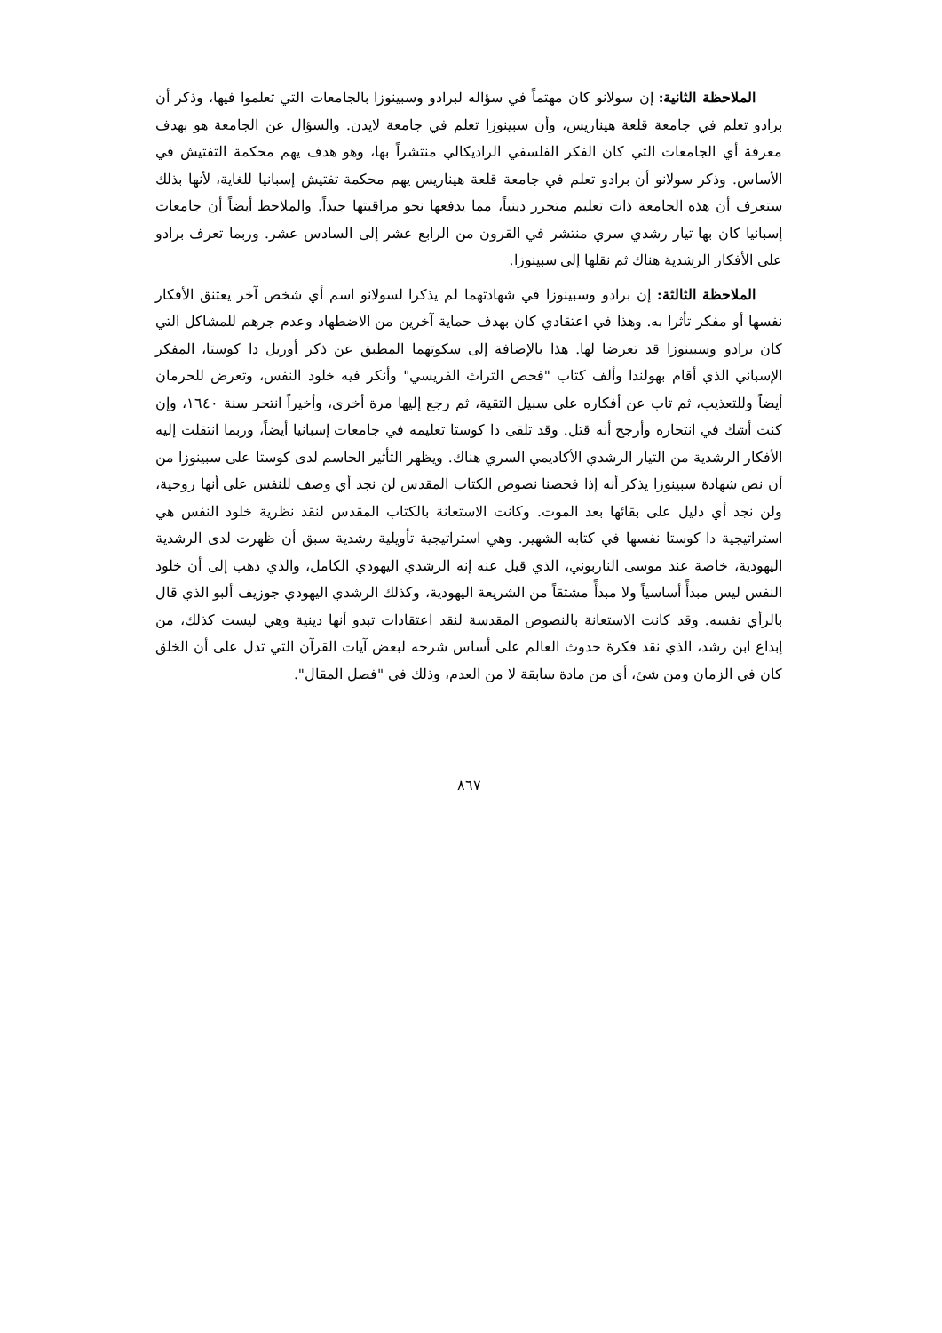الملاحظة الثانية: إن سولانو كان مهتماً في سؤاله لبرادو وسبينوزا بالجامعات التي تعلموا فيها، وذكر أن برادو تعلم في جامعة قلعة هيناريس، وأن سبينوزا تعلم في جامعة لايدن. والسؤال عن الجامعة هو بهدف معرفة أي الجامعات التي كان الفكر الفلسفي الراديكالي منتشراً بها، وهو هدف يهم محكمة التفتيش في الأساس. وذكر سولانو أن برادو تعلم في جامعة قلعة هيناريس يهم محكمة تفتيش إسبانيا للغاية، لأنها بذلك ستعرف أن هذه الجامعة ذات تعليم متحرر دينياً، مما يدفعها نحو مراقبتها جيداً. والملاحظ أيضاً أن جامعات إسبانيا كان بها تيار رشدي سري منتشر في القرون من الرابع عشر إلى السادس عشر. وربما تعرف برادو على الأفكار الرشدية هناك ثم نقلها إلى سبينوزا.
الملاحظة الثالثة: إن برادو وسبينوزا في شهادتهما لم يذكرا لسولانو اسم أي شخص آخر يعتنق الأفكار نفسها أو مفكر تأثرا به. وهذا في اعتقادي كان بهدف حماية آخرين من الاضطهاد وعدم جرهم للمشاكل التي كان برادو وسبينوزا قد تعرضا لها. هذا بالإضافة إلى سكوتهما المطبق عن ذكر أوريل دا كوستا، المفكر الإسباني الذي أقام بهولندا وألف كتاب "فحص التراث الفريسي" وأنكر فيه خلود النفس، وتعرض للحرمان أيضاً وللتعذيب، ثم تاب عن أفكاره على سبيل التقية، ثم رجع إليها مرة أخرى، وأخيراً انتحر سنة ١٦٤٠، وإن كنت أشك في انتحاره وأرجح أنه قتل. وقد تلقى دا كوستا تعليمه في جامعات إسبانيا أيضاً، وربما انتقلت إليه الأفكار الرشدية من التيار الرشدي الأكاديمي السري هناك. ويظهر التأثير الحاسم لدى كوستا على سبينوزا من أن نص شهادة سبينوزا يذكر أنه إذا فحصنا نصوص الكتاب المقدس لن نجد أي وصف للنفس على أنها روحية، ولن نجد أي دليل على بقائها بعد الموت. وكانت الاستعانة بالكتاب المقدس لنقد نظرية خلود النفس هي استراتيجية دا كوستا نفسها في كتابه الشهير. وهي استراتيجية تأويلية رشدية سبق أن ظهرت لدى الرشدية اليهودية، خاصة عند موسى الناربوني، الذي قيل عنه إنه الرشدي اليهودي الكامل، والذي ذهب إلى أن خلود النفس ليس مبدأً أساسياً ولا مبدأً مشتقاً من الشريعة اليهودية، وكذلك الرشدي اليهودي جوزيف ألبو الذي قال بالرأي نفسه. وقد كانت الاستعانة بالنصوص المقدسة لنقد اعتقادات تبدو أنها دينية وهي ليست كذلك، من إبداع ابن رشد، الذي نقد فكرة حدوث العالم على أساس شرحه لبعض آيات القرآن التي تدل على أن الخلق كان في الزمان ومن شئ، أي من مادة سابقة لا من العدم، وذلك في "فصل المقال".
٨٦٧